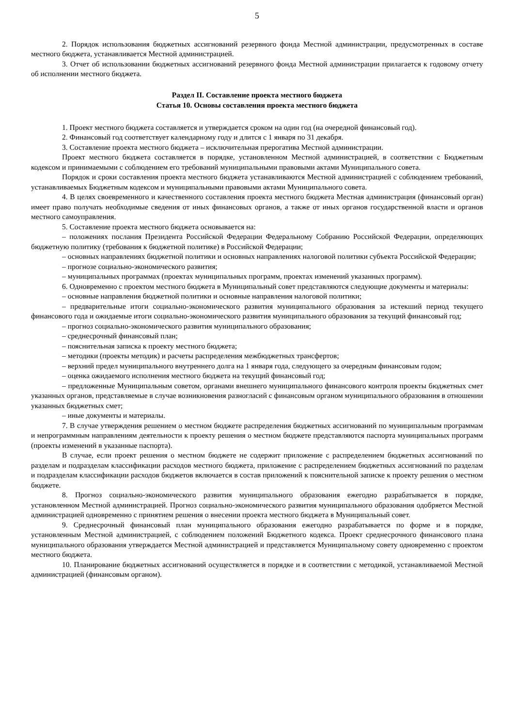5
2. Порядок использования бюджетных ассигнований резервного фонда Местной администрации, предусмотренных в составе местного бюджета, устанавливается Местной администрацией.
3. Отчет об использовании бюджетных ассигнований резервного фонда Местной администрации прилагается к годовому отчету об исполнении местного бюджета.
Раздел II. Составление проекта местного бюджета
Статья 10. Основы составления проекта местного бюджета
1. Проект местного бюджета составляется и утверждается сроком на один год (на очередной финансовый год).
2. Финансовый год соответствует календарному году и длится с 1 января по 31 декабря.
3. Составление проекта местного бюджета – исключительная прерогатива Местной администрации.
Проект местного бюджета составляется в порядке, установленном Местной администрацией, в соответствии с Бюджетным кодексом и принимаемыми с соблюдением его требований муниципальными правовыми актами Муниципального совета.
Порядок и сроки составления проекта местного бюджета устанавливаются Местной администрацией с соблюдением требований, устанавливаемых Бюджетным кодексом и муниципальными правовыми актами Муниципального совета.
4. В целях своевременного и качественного составления проекта местного бюджета Местная администрация (финансовый орган) имеет право получать необходимые сведения от иных финансовых органов, а также от иных органов государственной власти и органов местного самоуправления.
5. Составление проекта местного бюджета основывается на:
– положениях послания Президента Российской Федерации Федеральному Собранию Российской Федерации, определяющих бюджетную политику (требования к бюджетной политике) в Российской Федерации;
– основных направлениях бюджетной политики и основных направлениях налоговой политики субъекта Российской Федерации;
– прогнозе социально-экономического развития;
– муниципальных программах (проектах муниципальных программ, проектах изменений указанных программ).
6. Одновременно с проектом местного бюджета в Муниципальный совет представляются следующие документы и материалы:
– основные направления бюджетной политики и основные направления налоговой политики;
– предварительные итоги социально-экономического развития муниципального образования за истекший период текущего финансового года и ожидаемые итоги социально-экономического развития муниципального образования за текущий финансовый год;
– прогноз социально-экономического развития муниципального образования;
– среднесрочный финансовый план;
– пояснительная записка к проекту местного бюджета;
– методики (проекты методик) и расчеты распределения межбюджетных трансфертов;
– верхний предел муниципального внутреннего долга на 1 января года, следующего за очередным финансовым годом;
– оценка ожидаемого исполнения местного бюджета на текущий финансовый год;
– предложенные Муниципальным советом, органами внешнего муниципального финансового контроля проекты бюджетных смет указанных органов, представляемые в случае возникновения разногласий с финансовым органом муниципального образования в отношении указанных бюджетных смет;
– иные документы и материалы.
7. В случае утверждения решением о местном бюджете распределения бюджетных ассигнований по муниципальным программам и непрограммным направлениям деятельности к проекту решения о местном бюджете представляются паспорта муниципальных программ (проекты изменений в указанные паспорта).
В случае, если проект решения о местном бюджете не содержит приложение с распределением бюджетных ассигнований по разделам и подразделам классификации расходов местного бюджета, приложение с распределением бюджетных ассигнований по разделам и подразделам классификации расходов бюджетов включается в состав приложений к пояснительной записке к проекту решения о местном бюджете.
8. Прогноз социально-экономического развития муниципального образования ежегодно разрабатывается в порядке, установленном Местной администрацией. Прогноз социально-экономического развития муниципального образования одобряется Местной администрацией одновременно с принятием решения о внесении проекта местного бюджета в Муниципальный совет.
9. Среднесрочный финансовый план муниципального образования ежегодно разрабатывается по форме и в порядке, установленным Местной администрацией, с соблюдением положений Бюджетного кодекса. Проект среднесрочного финансового плана муниципального образования утверждается Местной администрацией и представляется Муниципальному совету одновременно с проектом местного бюджета.
10. Планирование бюджетных ассигнований осуществляется в порядке и в соответствии с методикой, устанавливаемой Местной администрацией (финансовым органом).